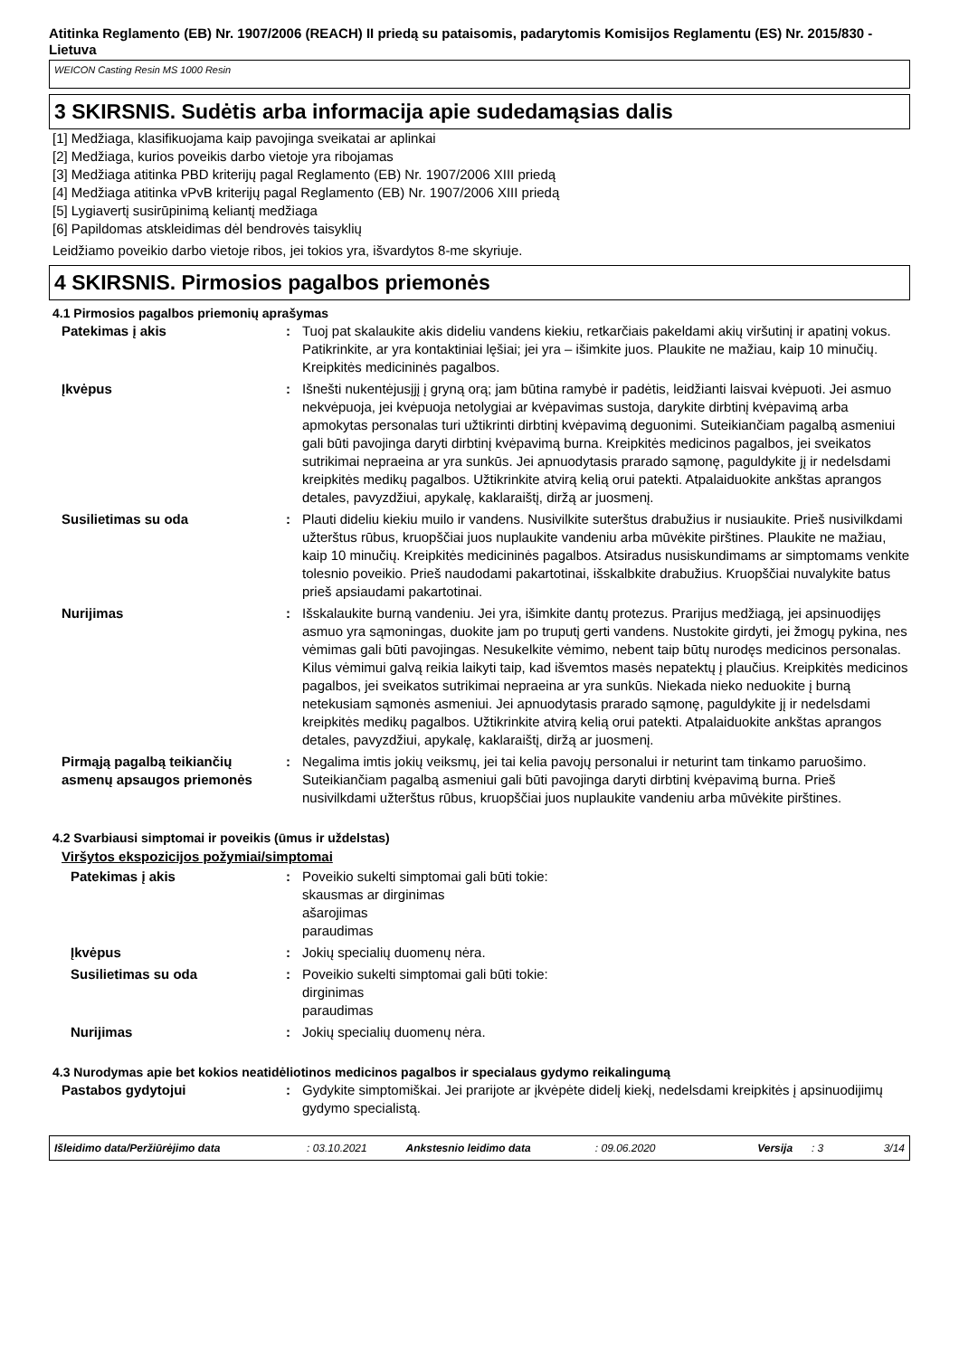Atitinka Reglamento (EB) Nr. 1907/2006 (REACH) II priedą su pataisomis, padarytomis Komisijos Reglamentu (ES) Nr. 2015/830 - Lietuva
WEICON Casting Resin MS 1000 Resin
3 SKIRSNIS. Sudėtis arba informacija apie sudedamąsias dalis
[1] Medžiaga, klasifikuojama kaip pavojinga sveikatai ar aplinkai
[2] Medžiaga, kurios poveikis darbo vietoje yra ribojamas
[3] Medžiaga atitinka PBD kriterijų pagal Reglamento (EB) Nr. 1907/2006 XIII priedą
[4] Medžiaga atitinka vPvB kriterijų pagal Reglamento (EB) Nr. 1907/2006 XIII priedą
[5] Lygiavertį susirūpinimą keliantį medžiaga
[6] Papildomas atskleidimas dėl bendrovės taisyklių
Leidžiamo poveikio darbo vietoje ribos, jei tokios yra, išvardytos 8-me skyriuje.
4 SKIRSNIS. Pirmosios pagalbos priemonės
4.1 Pirmosios pagalbos priemonių aprašymas
Patekimas į akis : Tuoj pat skalaukite akis dideliu vandens kiekiu, retkarčiais pakeldami akių viršutinį ir apatinį vokus. Patikrinkite, ar yra kontaktiniai lęšiai; jei yra – išimkite juos. Plaukite ne mažiau, kaip 10 minučių. Kreipkitės medicininės pagalbos.
Įkvėpus : Išnešti nukentėjusįjį į gryną orą; jam būtina ramybė ir padėtis, leidžianti laisvai kvėpuoti. Jei asmuo nekvėpuoja, jei kvėpuoja netolygiai ar kvėpavimas sustoja, darykite dirbtinį kvėpavimą arba apmokytas personalas turi užtikrinti dirbtinį kvėpavimą deguonimi. Suteikiančiam pagalbą asmeniui gali būti pavojinga daryti dirbtinį kvėpavimą burna. Kreipkitės medicinos pagalbos, jei sveikatos sutrikimai nepraeina ar yra sunkūs. Jei apnuodytasis prarado sąmonę, paguldykite jį ir nedelsdami kreipkitės medikų pagalbos. Užtikrinkite atvirą kelią orui patekti. Atpalaiduokite ankštas aprangos detales, pavyzdžiui, apykalę, kaklaraištį, diržą ar juosmenį.
Susilietimas su oda : Plauti dideliu kiekiu muilo ir vandens. Nusivilkite suterštus drabužius ir nusiaukite. Prieš nusivilkdami užterštus rūbus, kruopščiai juos nuplaukite vandeniu arba mūvėkite pirštines. Plaukite ne mažiau, kaip 10 minučių. Kreipkitės medicininės pagalbos. Atsiradus nusiskundimams ar simptomams venkite tolesnio poveikio. Prieš naudodami pakartotinai, išskalbkite drabužius. Kruopščiai nuvalykite batus prieš apsiaudami pakartotinai.
Nurijimas : Išskalaukite burną vandeniu. Jei yra, išimkite dantų protezus. Prarijus medžiagą, jei apsinuodijęs asmuo yra sąmoningas, duokite jam po truputį gerti vandens. Nustokite girdyti, jei žmogų pykina, nes vėmimas gali būti pavojingas. Nesukelkite vėmimo, nebent taip būtų nurodęs medicinos personalas. Kilus vėmimui galvą reikia laikyti taip, kad išvemtos masės nepatektų į plaučius. Kreipkitės medicinos pagalbos, jei sveikatos sutrikimai nepraeina ar yra sunkūs. Niekada nieko neduokite į burną netekusiam sąmonės asmeniui. Jei apnuodytasis prarado sąmonę, paguldykite jį ir nedelsdami kreipkitės medikų pagalbos. Užtikrinkite atvirą kelią orui patekti. Atpalaiduokite ankštas aprangos detales, pavyzdžiui, apykalę, kaklaraištį, diržą ar juosmenį.
Pirmąją pagalbą teikiančių asmenų apsaugos priemonės
: Negalima imtis jokių veiksmų, jei tai kelia pavojų personalui ir neturint tam tinkamo paruošimo. Suteikiančiam pagalbą asmeniui gali būti pavojinga daryti dirbtinį kvėpavimą burna. Prieš nusivilkdami užterštus rūbus, kruopščiai juos nuplaukite vandeniu arba mūvėkite pirštines.
4.2 Svarbiausi simptomai ir poveikis (ūmus ir uždelstas)
Viršytos ekspozicijos požymiai/simptomai
Patekimas į akis : Poveikio sukelti simptomai gali būti tokie:
skausmas ar dirginimas
ašarojimas
paraudimas
Įkvėpus : Jokių specialių duomenų nėra.
Susilietimas su oda : Poveikio sukelti simptomai gali būti tokie:
dirginimas
paraudimas
Nurijimas : Jokių specialių duomenų nėra.
4.3 Nurodymas apie bet kokios neatidėliotinos medicinos pagalbos ir specialaus gydymo reikalingumą
Pastabos gydytojui : Gydykite simptomiškai. Jei prarijote ar įkvėpėte didelį kiekį, nedelsdami kreipkitės į apsinuodijimų gydymo specialistą.
Išleidimo data/Peržiūrėjimo data: 03.10.2021 Ankstesnio leidimo data: 09.06.2020 Versija: 3 3/14